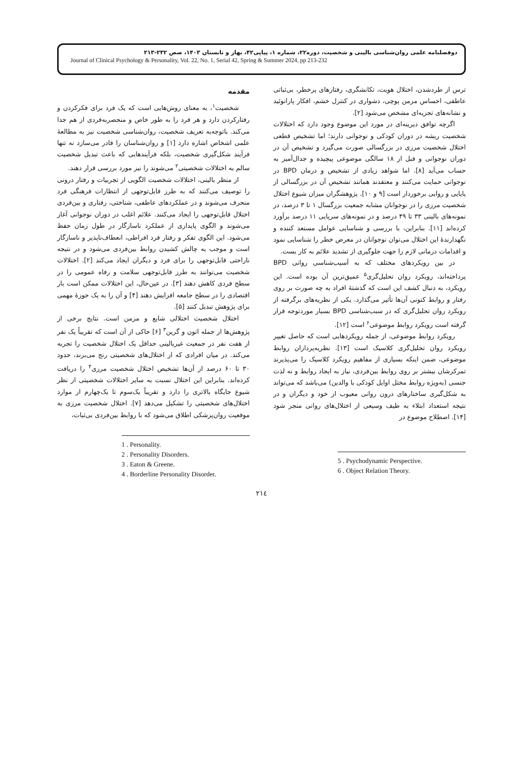دوفصلنامه علمی روان‌شناسی بالینی و شخصیت، دوره۲۲، شماره ۱، پیاپی۴۲، بهار و تابستان ۱۴۰۳، صص ۲۳۲-۲۱۳
Journal of Clinical Psychology & Personality, Vol. 22, No. 1, Serial 42, Spring & Summer 2024, pp 213-232
مقدمه
شخصیت<sup>۱</sup>، به معنای روش‌هایی است که یک فرد برای فکرکردن و رفتارکردن دارد و هر فرد را به طور خاص و منحصربه‌فردی از هم جدا می‌کند. باتوجه‌به تعریف شخصیت، روان‌شناسی شخصیت نیز به مطالعهٔ علمی اشخاص اشاره دارد [۱] و روان‌شناسان را قادر می‌سازد نه تنها فرآیند شکل‌گیری شخصیت، بلکه فرآیندهایی که باعث تبدیل شخصیت سالم به اختلالات شخصیتی<sup>۲</sup> می‌شوند را نیز مورد بررسی قرار دهند.
از منظر بالینی، اختلالات شخصیت الگویی از تجربیات و رفتار درونی را توصیف می‌کنند که به طرز قابل‌توجهی از انتظارات فرهنگی فرد منحرف می‌شوند و در عملکردهای عاطفی، شناختی، رفتاری و بین‌فردی اختلال قابل‌توجهی را ایجاد می‌کنند. علائم اغلب در دوران نوجوانی آغاز می‌شوند و الگوی پایداری از عملکرد ناسازگار در طول زمان حفظ می‌شود. این الگوی تفکر و رفتار فرد افراطی، انعطاف‌ناپذیر و ناسازگار است و موجب به چالش کشیدن روابط بین‌فردی می‌شود و در نتیجه ناراحتی قابل‌توجهی را برای فرد و دیگران ایجاد می‌کند [۲]. اختلالات شخصیت می‌توانند به طرز قابل‌توجهی سلامت و رفاه عمومی را در سطح فردی کاهش دهند [۳]. در عین‌حال، این اختلالات ممکن است بار اقتصادی را در سطح جامعه افزایش دهند [۴] و آن را به یک حوزهٔ مهمی برای پژوهش تبدیل کنند [۵].
اختلال شخصیت اختلالی شایع و مزمن است. نتایج برخی از پژوهش‌ها از جمله اتون و گرین<sup>۳</sup> [۶] حاکی از آن است که تقریباً یک نفر از هفت نفر در جمعیت غیربالینی حداقل یک اختلال شخصیت را تجربه می‌کند. در میان افرادی که از اختلال‌های شخصیتی رنج می‌برند، حدود ۳۰ تا ۶۰ درصد از آن‌ها تشخیص اختلال شخصیت مرزی<sup>۴</sup> را دریافت کرده‌اند. بنابراین این اختلال نسبت به سایر اختلالات شخصیتی از نظر شیوع جایگاه بالاتری را دارد و تقریباً یک‌سوم تا یک‌چهارم از موارد اختلال‌های شخصیتی را تشکیل می‌دهد [۷]. اختلال شخصیت مرزی به موقعیت روان‌پزشکی اطلاق می‌شود که با روابط بین‌فردی بی‌ثبات،
1 . Personality.
2 . Personality Disorders.
3 . Eaton & Greene.
4 . Borderline Personality Disorder.
ترس از طردشدن، اختلال هویت، تکانشگری، رفتارهای پرخطر، بی‌ثباتی عاطفی، احساس مزمن پوچی، دشواری در کنترل خشم، افکار پارانوئید و نشانه‌های تجزیه‌ای مشخص می‌شود [۲].
اگرچه توافق دیرینه‌ای در مورد این موضوع وجود دارد که اختلالات شخصیت ریشه در دوران کودکی و نوجوانی دارند؛ اما تشخیص قطعی اختلال شخصیت مرزی در بزرگسالی صورت می‌گیرد و تشخیص آن در دوران نوجوانی و قبل از ۱۸ سالگی موضوعی پیچیده و جدال‌آمیز به حساب می‌آید [۸]. اما شواهد زیادی از تشخیص و درمان BPD در نوجوانی حمایت می‌کنند و معتقدند همانند تشخیص آن در بزرگسالی از پایایی و روایی برخوردار است [۹ و ۱۰]. پژوهشگران میزان شیوع اختلال شخصیت مرزی را در نوجوانان مشابه جمعیت بزرگسال ۱ تا ۳ درصد، در نمونه‌های بالینی ۳۳ تا ۴۹ درصد و در نمونه‌های سرپایی ۱۱ درصد برآورد کرده‌اند [۱۱]. بنابراین، با بررسی و شناسایی عوامل مستعد کننده و نگهدارندهٔ این اختلال می‌توان نوجوانان در معرض خطر را شناسایی نمود و اقدامات درمانی لازم را جهت جلوگیری از تشدید علائم به کار بست.
در بین رویکردهای مختلف که به آسیب‌شناسی روانی BPD پرداخته‌اند، رویکرد روان تحلیل‌گری<sup>۵</sup> عمیق‌ترین آن بوده است. این رویکرد، به دنبال کشف این است که گذشتهٔ افراد به چه صورت بر روی رفتار و روابط کنونی آن‌ها تأثیر می‌گذارد. یکی از نظریه‌های برگرفته از رویکرد روان تحلیل‌گری که در سبب‌شناسی BPD بسیار موردتوجه قرار گرفته است رویکرد روابط موضوعی<sup>۶</sup> است [۱۲].
رویکرد روابط موضوعی، از جمله رویکردهایی است که حاصل تغییر رویکرد روان تحلیل‌گری کلاسیک است [۱۳]. نظریه‌پردازان روابط موضوعی، ضمن اینکه بسیاری از مفاهیم رویکرد کلاسیک را می‌پذیرند تمرکزشان بیشتر بر روی روابط بین‌فردی، نیاز به ایجاد روابط و نه لذت جنسی (به‌ویژه روابط مختل اوایل کودکی با والدین) می‌باشد که می‌تواند به شکل‌گیری ساختارهای درون روانی معیوب از خود و دیگران و در نتیجه استعداد ابتلاء به طیف وسیعی از اختلال‌های روانی منجر شود [۱۴]. اصطلاح موضوع در
5 . Psychodynamic Perspective.
6 . Object Relation Theory.
۲۱٤